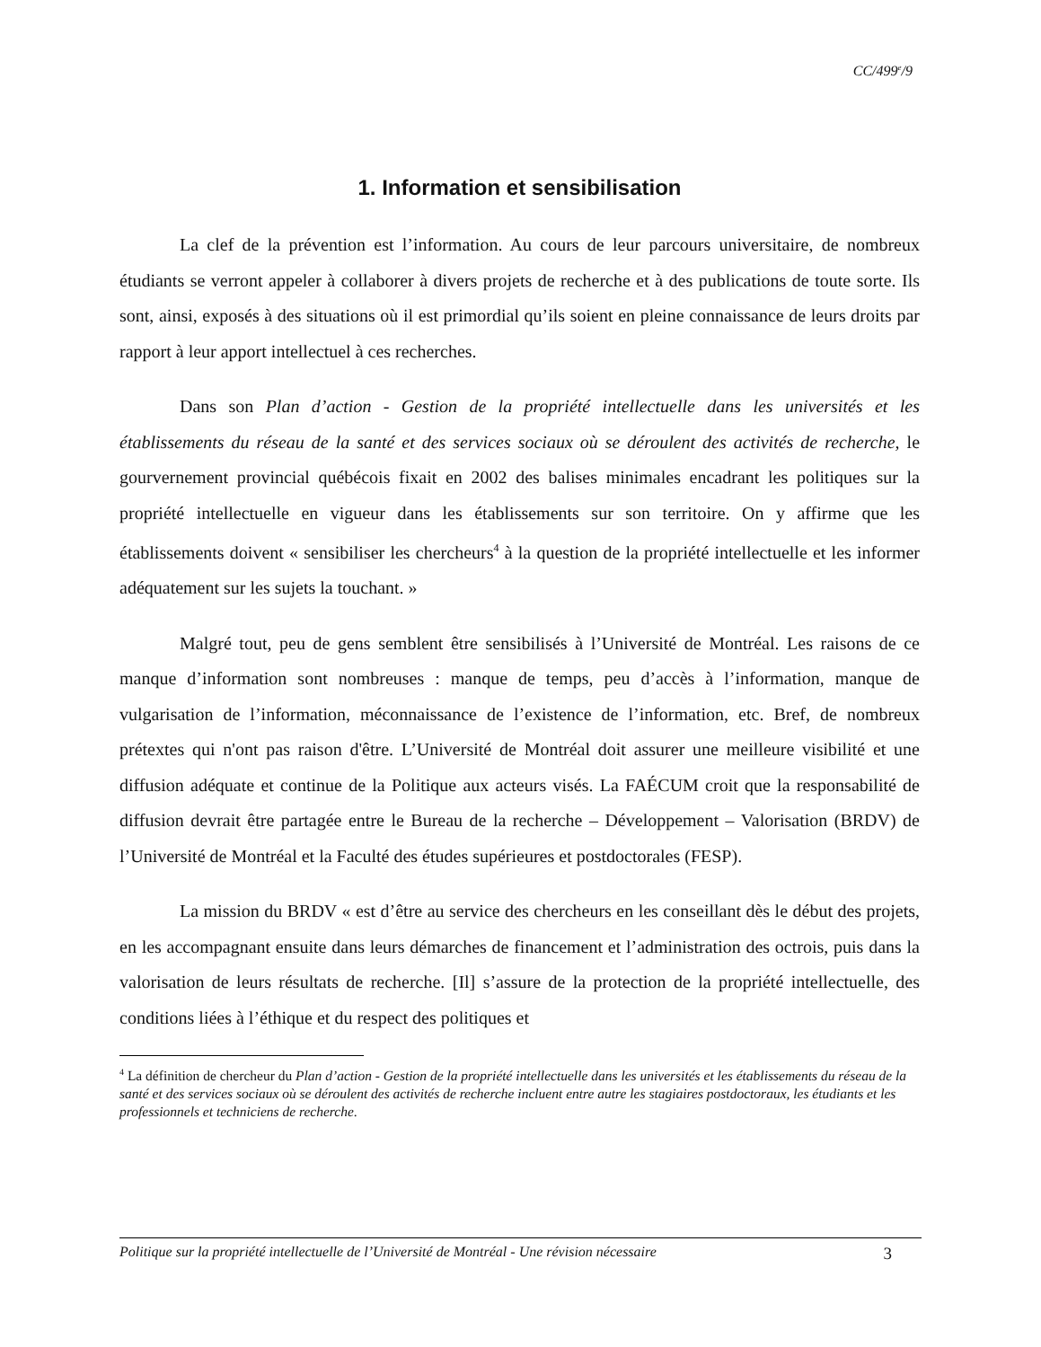CC/499<sup>e</sup>/9
1. Information et sensibilisation
La clef de la prévention est l’information. Au cours de leur parcours universitaire, de nombreux étudiants se verront appeler à collaborer à divers projets de recherche et à des publications de toute sorte. Ils sont, ainsi, exposés à des situations où il est primordial qu’ils soient en pleine connaissance de leurs droits par rapport à leur apport intellectuel à ces recherches.
Dans son Plan d’action - Gestion de la propriété intellectuelle dans les universités et les établissements du réseau de la santé et des services sociaux où se déroulent des activités de recherche, le gourvernement provincial québécois fixait en 2002 des balises minimales encadrant les politiques sur la propriété intellectuelle en vigueur dans les établissements sur son territoire. On y affirme que les établissements doivent « sensibiliser les chercheurs<sup>4</sup> à la question de la propriété intellectuelle et les informer adéquatement sur les sujets la touchant. »
Malgré tout, peu de gens semblent être sensibilisés à l’Université de Montréal. Les raisons de ce manque d’information sont nombreuses : manque de temps, peu d’accès à l’information, manque de vulgarisation de l’information, méconnaissance de l’existence de l’information, etc. Bref, de nombreux prétextes qui n'ont pas raison d'être. L’Université de Montréal doit assurer une meilleure visibilité et une diffusion adéquate et continue de la Politique aux acteurs visés. La FAÉCUM croit que la responsabilité de diffusion devrait être partagée entre le Bureau de la recherche – Développement – Valorisation (BRDV) de l’Université de Montréal et la Faculté des études supérieures et postdoctorales (FESP).
La mission du BRDV « est d’être au service des chercheurs en les conseillant dès le début des projets, en les accompagnant ensuite dans leurs démarches de financement et l’administration des octrois, puis dans la valorisation de leurs résultats de recherche. [Il] s’assure de la protection de la propriété intellectuelle, des conditions liées à l’éthique et du respect des politiques et
<sup>4</sup> La définition de chercheur du Plan d’action - Gestion de la propriété intellectuelle dans les universités et les établissements du réseau de la santé et des services sociaux où se déroulent des activités de recherche incluent entre autre les stagiaires postdoctoraux, les étudiants et les professionnels et techniciens de recherche.
Politique sur la propriété intellectuelle de l’Université de Montréal - Une révision nécessaire 3